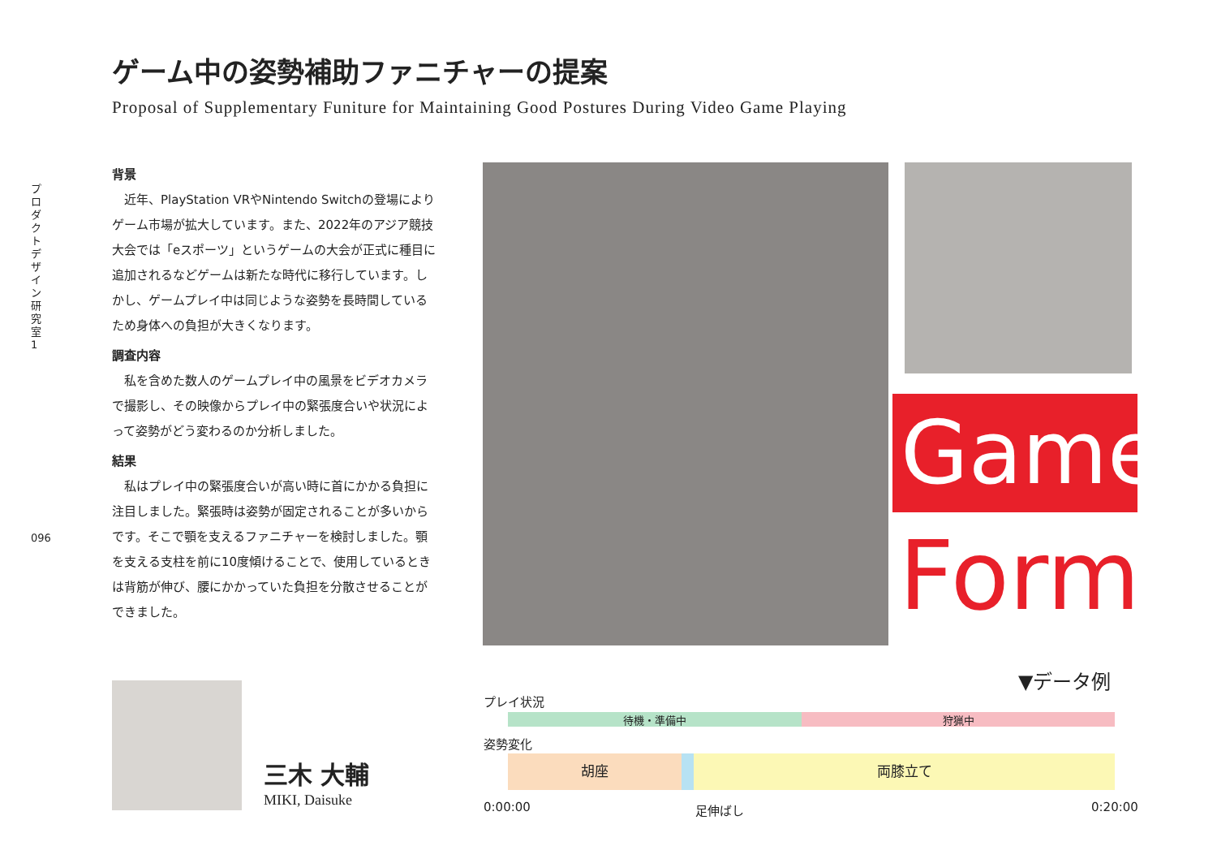プロダクトデザイン研究室1
096
ゲーム中の姿勢補助ファニチャーの提案
Proposal of Supplementary Funiture for Maintaining Good Postures During Video Game Playing
背景
近年、PlayStation VRやNintendo Switchの登場によりゲーム市場が拡大しています。また、2022年のアジア競技大会では「eスポーツ」というゲームの大会が正式に種目に追加されるなどゲームは新たな時代に移行しています。しかし、ゲームプレイ中は同じような姿勢を長時間しているため身体への負担が大きくなります。
調査内容
私を含めた数人のゲームプレイ中の風景をビデオカメラで撮影し、その映像からプレイ中の緊張度合いや状況によって姿勢がどう変わるのか分析しました。
結果
私はプレイ中の緊張度合いが高い時に首にかかる負担に注目しました。緊張時は姿勢が固定されることが多いからです。そこで顎を支えるファニチャーを検討しました。顎を支える支柱を前に10度傾けることで、使用しているときは背筋が伸び、腰にかかっていた負担を分散させることができました。
Game
Form
三木 大輔
MIKI, Daisuke
▼データ例
プレイ状況
待機・準備中 狩猟中
姿勢変化
胡座 両膝立て
0:00:00 足伸ばし 0:20:00